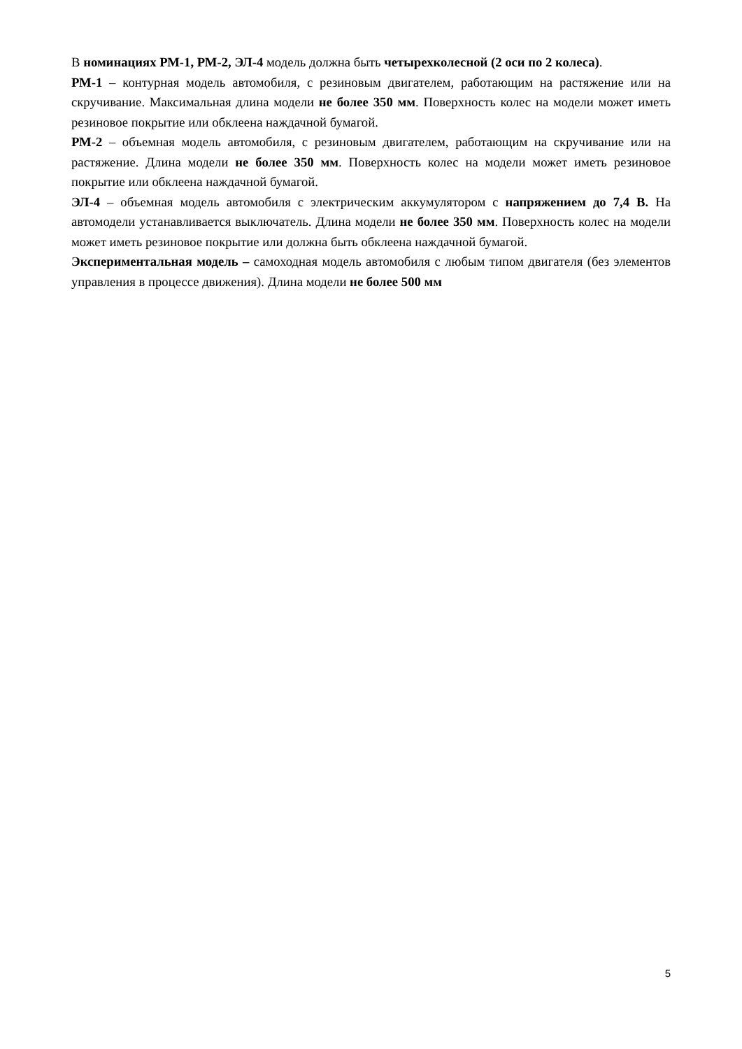В номинациях РМ-1, РМ-2, ЭЛ-4 модель должна быть четырехколесной (2 оси по 2 колеса).
РМ-1 – контурная модель автомобиля, с резиновым двигателем, работающим на растяжение или на скручивание. Максимальная длина модели не более 350 мм. Поверхность колес на модели может иметь резиновое покрытие или обклеена наждачной бумагой.
РМ-2 – объемная модель автомобиля, с резиновым двигателем, работающим на скручивание или на растяжение. Длина модели не более 350 мм. Поверхность колес на модели может иметь резиновое покрытие или обклеена наждачной бумагой.
ЭЛ-4 – объемная модель автомобиля с электрическим аккумулятором с напряжением до 7,4 В. На автомодели устанавливается выключатель. Длина модели не более 350 мм. Поверхность колес на модели может иметь резиновое покрытие или должна быть обклеена наждачной бумагой.
Экспериментальная модель – самоходная модель автомобиля с любым типом двигателя (без элементов управления в процессе движения). Длина модели не более 500 мм
5